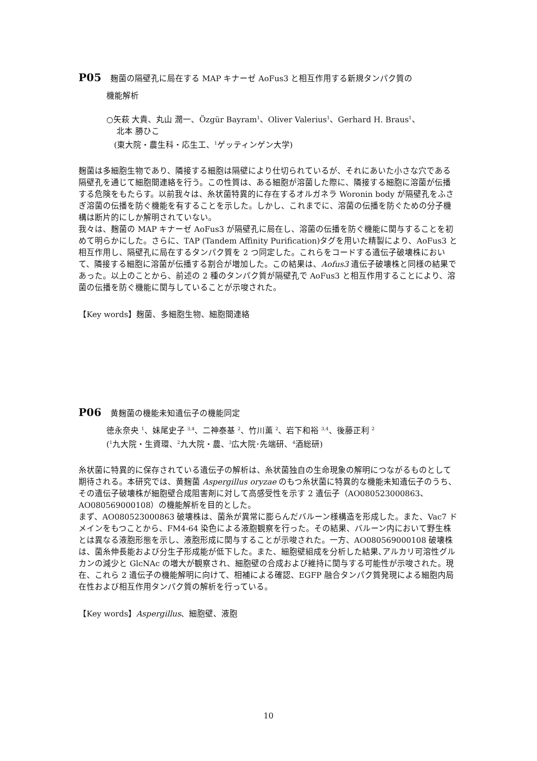P05 麹菌の隔壁孔に局在する MAP キナーゼ AoFus3 と相互作用する新規タンパク質の
機能解析
○矢萩 大貴、丸山 潤一、Özgür Bayram<sup>1</sup>、Oliver Valerius<sup>1</sup>、Gerhard H. Braus<sup>1</sup>、
北本 勝ひこ
(東大院・農生科・応生工、<sup>1</sup>ゲッティンゲン大学)
麹菌は多細胞生物であり、隣接する細胞は隔壁により仕切られているが、それにあいた小さな穴である隔壁孔を通じて細胞間連絡を行う。この性質は、ある細胞が溶菌した際に、隣接する細胞に溶菌が伝播する危険をもたらす。以前我々は、糸状菌特異的に存在するオルガネラ Woronin body が隔壁孔をふさぎ溶菌の伝播を防ぐ機能を有することを示した。しかし、これまでに、溶菌の伝播を防ぐための分子機構は断片的にしか解明されていない。
我々は、麹菌の MAP キナーゼ AoFus3 が隔壁孔に局在し、溶菌の伝播を防ぐ機能に関与することを初めて明らかにした。さらに、TAP (Tandem Affinity Purification)タグを用いた精製により、AoFus3 と相互作用し、隔壁孔に局在するタンパク質を 2 つ同定した。これらをコードする遺伝子破壊株において、隣接する細胞に溶菌が伝播する割合が増加した。この結果は、Aofus3 遺伝子破壊株と同様の結果であった。以上のことから、前述の 2 種のタンパク質が隔壁孔で AoFus3 と相互作用することにより、溶菌の伝播を防ぐ機能に関与していることが示唆された。
【Key words】麹菌、多細胞生物、細胞間連絡
P06 黄麹菌の機能未知遺伝子の機能同定
徳永奈央 <sup>1</sup>、妹尾史子 <sup>3,4</sup>、二神泰基 <sup>2</sup>、竹川薫 <sup>2</sup>、岩下和裕 <sup>3,4</sup>、後藤正利 <sup>2</sup>
(<sup>1</sup>九大院・生資環、<sup>2</sup>九大院・農、<sup>3</sup>広大院･先端研、<sup>4</sup>酒総研)
糸状菌に特異的に保存されている遺伝子の解析は、糸状菌独自の生命現象の解明につながるものとして期待される。本研究では、黄麹菌 Aspergillus oryzae のもつ糸状菌に特異的な機能未知遺伝子のうち、その遺伝子破壊株が細胞壁合成阻害剤に対して高感受性を示す 2 遺伝子（AO080523000863、AO080569000108）の機能解析を目的とした。
まず、AO080523000863 破壊株は、菌糸が異常に膨らんだバルーン様構造を形成した。また、Vac7 ドメインをもつことから、FM4-64 染色による液胞観察を行った。その結果、バルーン内において野生株とは異なる液胞形態を示し、液胞形成に関与することが示唆された。一方、AO080569000108 破壊株は、菌糸伸長能および分生子形成能が低下した。また、細胞壁組成を分析した結果､アルカリ可溶性グルカンの減少と GlcNAc の増大が観察され、細胞壁の合成および維持に関与する可能性が示唆された。現在、これら 2 遺伝子の機能解明に向けて、相補による確認、EGFP 融合タンパク質発現による細胞内局在性および相互作用タンパク質の解析を行っている。
【Key words】Aspergillus、細胞壁、液胞
10